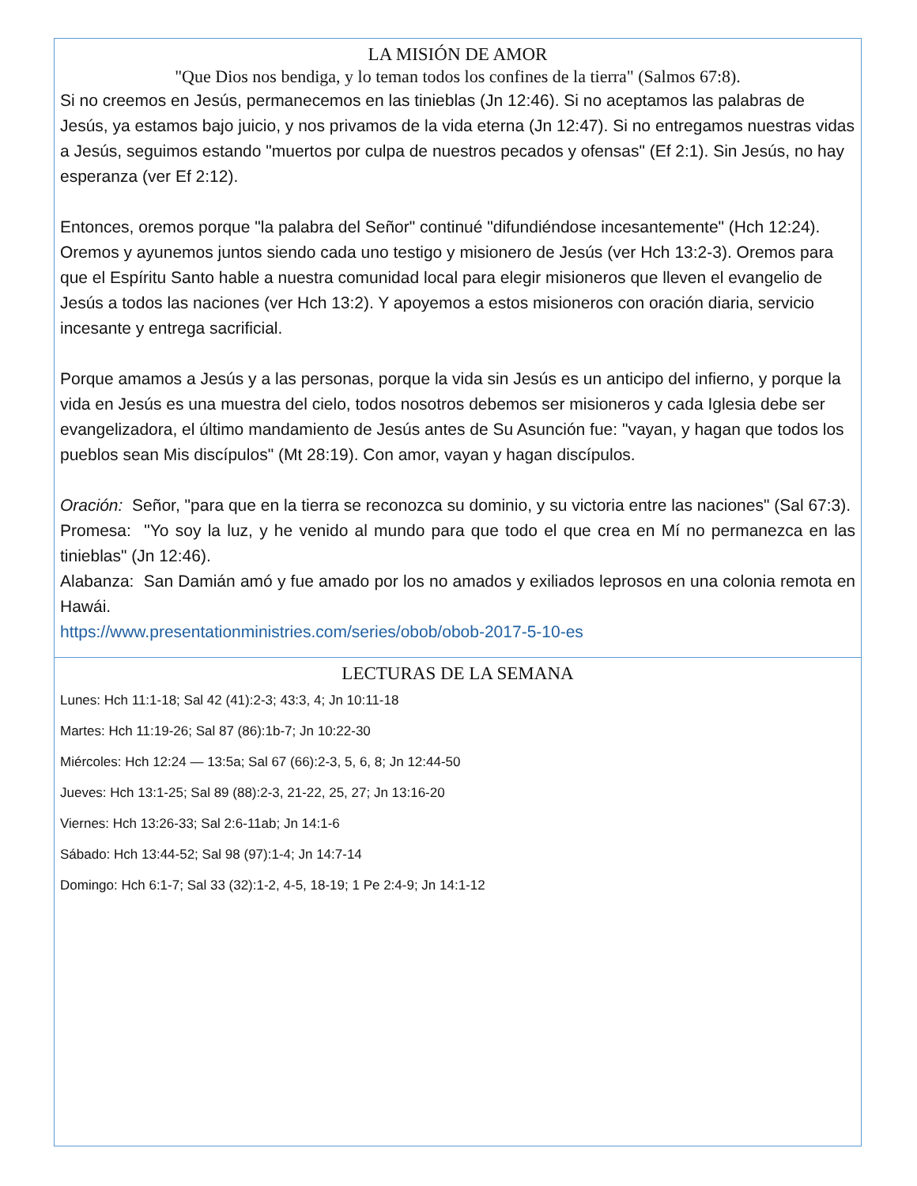LA MISIÓN DE AMOR
"Que Dios nos bendiga, y lo teman todos los confines de la tierra" (Salmos 67:8).
Si no creemos en Jesús, permanecemos en las tinieblas (Jn 12:46). Si no aceptamos las palabras de Jesús, ya estamos bajo juicio, y nos privamos de la vida eterna (Jn 12:47). Si no entregamos nuestras vidas a Jesús, seguimos estando "muertos por culpa de nuestros pecados y ofensas" (Ef 2:1). Sin Jesús, no hay esperanza (ver Ef 2:12).
Entonces, oremos porque "la palabra del Señor" continué "difundiéndose incesantemente" (Hch 12:24). Oremos y ayunemos juntos siendo cada uno testigo y misionero de Jesús (ver Hch 13:2-3). Oremos para que el Espíritu Santo hable a nuestra comunidad local para elegir misioneros que lleven el evangelio de Jesús a todos las naciones (ver Hch 13:2). Y apoyemos a estos misioneros con oración diaria, servicio incesante y entrega sacrificial.
Porque amamos a Jesús y a las personas, porque la vida sin Jesús es un anticipo del infierno, y porque la vida en Jesús es una muestra del cielo, todos nosotros debemos ser misioneros y cada Iglesia debe ser evangelizadora, el último mandamiento de Jesús antes de Su Asunción fue: "vayan, y hagan que todos los pueblos sean Mis discípulos" (Mt 28:19). Con amor, vayan y hagan discípulos.
Oración: Señor, "para que en la tierra se reconozca su dominio, y su victoria entre las naciones" (Sal 67:3).
Promesa: "Yo soy la luz, y he venido al mundo para que todo el que crea en Mí no permanezca en las tinieblas" (Jn 12:46).
Alabanza: San Damián amó y fue amado por los no amados y exiliados leprosos en una colonia remota en Hawái.
https://www.presentationministries.com/series/obob/obob-2017-5-10-es
LECTURAS DE LA SEMANA
Lunes: Hch 11:1-18; Sal 42 (41):2-3; 43:3, 4; Jn 10:11-18
Martes: Hch 11:19-26; Sal 87 (86):1b-7; Jn 10:22-30
Miércoles: Hch 12:24 — 13:5a; Sal 67 (66):2-3, 5, 6, 8; Jn 12:44-50
Jueves: Hch 13:1-25; Sal 89 (88):2-3, 21-22, 25, 27; Jn 13:16-20
Viernes: Hch 13:26-33; Sal 2:6-11ab; Jn 14:1-6
Sábado: Hch 13:44-52; Sal 98 (97):1-4; Jn 14:7-14
Domingo: Hch 6:1-7; Sal 33 (32):1-2, 4-5, 18-19; 1 Pe 2:4-9; Jn 14:1-12